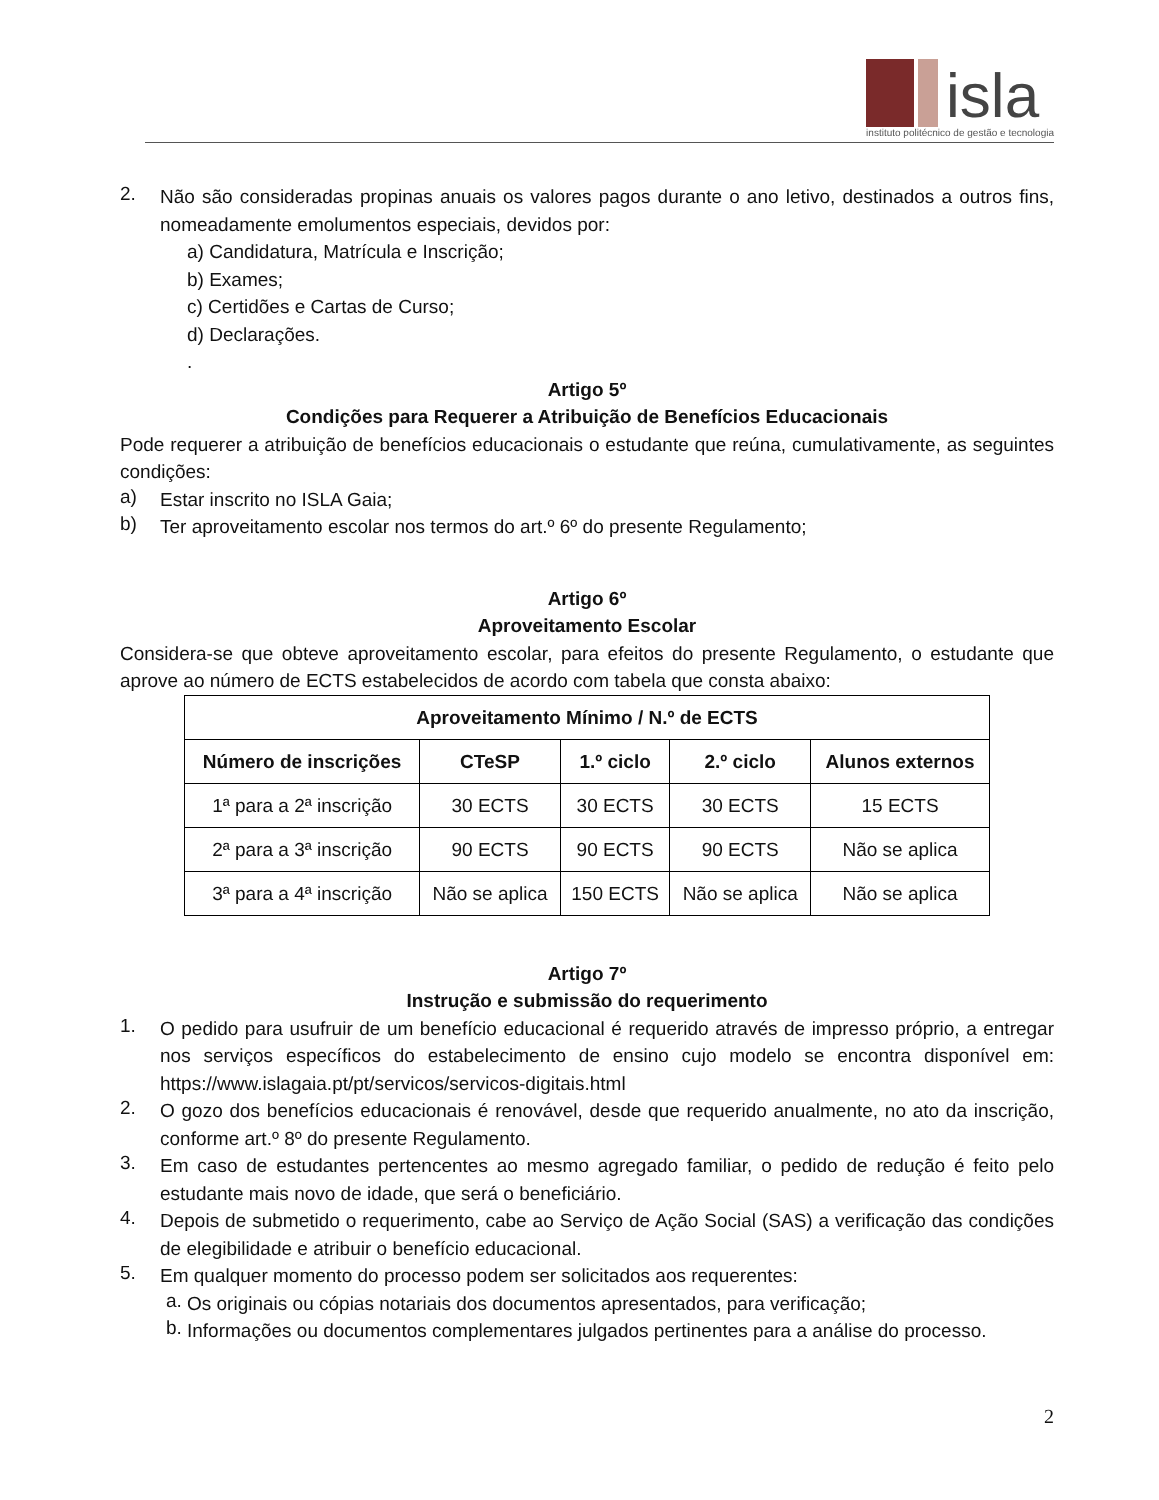isla
instituto politécnico de gestão e tecnologia
2.
Não são consideradas propinas anuais os valores pagos durante o ano letivo, destinados a outros fins, nomeadamente emolumentos especiais, devidos por:
a) Candidatura, Matrícula e Inscrição;
b) Exames;
c) Certidões e Cartas de Curso;
d) Declarações.
.
Artigo 5º
Condições para Requerer a Atribuição de Benefícios Educacionais
Pode requerer a atribuição de benefícios educacionais o estudante que reúna, cumulativamente, as seguintes condições:
a)
Estar inscrito no ISLA Gaia;
b)
Ter aproveitamento escolar nos termos do art.º 6º do presente Regulamento;
Artigo 6º
Aproveitamento Escolar
Considera-se que obteve aproveitamento escolar, para efeitos do presente Regulamento, o estudante que aprove ao número de ECTS estabelecidos de acordo com tabela que consta abaixo:
| Aproveitamento Mínimo / N.º de ECTS | | | | |
| --- | --- | --- | --- | --- |
| Número de inscrições | CTeSP | 1.º ciclo | 2.º ciclo | Alunos externos |
| 1ª para a 2ª inscrição | 30 ECTS | 30 ECTS | 30 ECTS | 15 ECTS |
| 2ª para a 3ª inscrição | 90 ECTS | 90 ECTS | 90 ECTS | Não se aplica |
| 3ª para a 4ª inscrição | Não se aplica | 150 ECTS | Não se aplica | Não se aplica |
Artigo 7º
Instrução e submissão do requerimento
1.
O pedido para usufruir de um benefício educacional é requerido através de impresso próprio, a entregar nos serviços específicos do estabelecimento de ensino cujo modelo se encontra disponível em: https://www.islagaia.pt/pt/servicos/servicos-digitais.html
2.
O gozo dos benefícios educacionais é renovável, desde que requerido anualmente, no ato da inscrição, conforme art.º 8º do presente Regulamento.
3.
Em caso de estudantes pertencentes ao mesmo agregado familiar, o pedido de redução é feito pelo estudante mais novo de idade, que será o beneficiário.
4.
Depois de submetido o requerimento, cabe ao Serviço de Ação Social (SAS) a verificação das condições de elegibilidade e atribuir o benefício educacional.
5.
Em qualquer momento do processo podem ser solicitados aos requerentes:
a.
Os originais ou cópias notariais dos documentos apresentados, para verificação;
b.
Informações ou documentos complementares julgados pertinentes para a análise do processo.
2